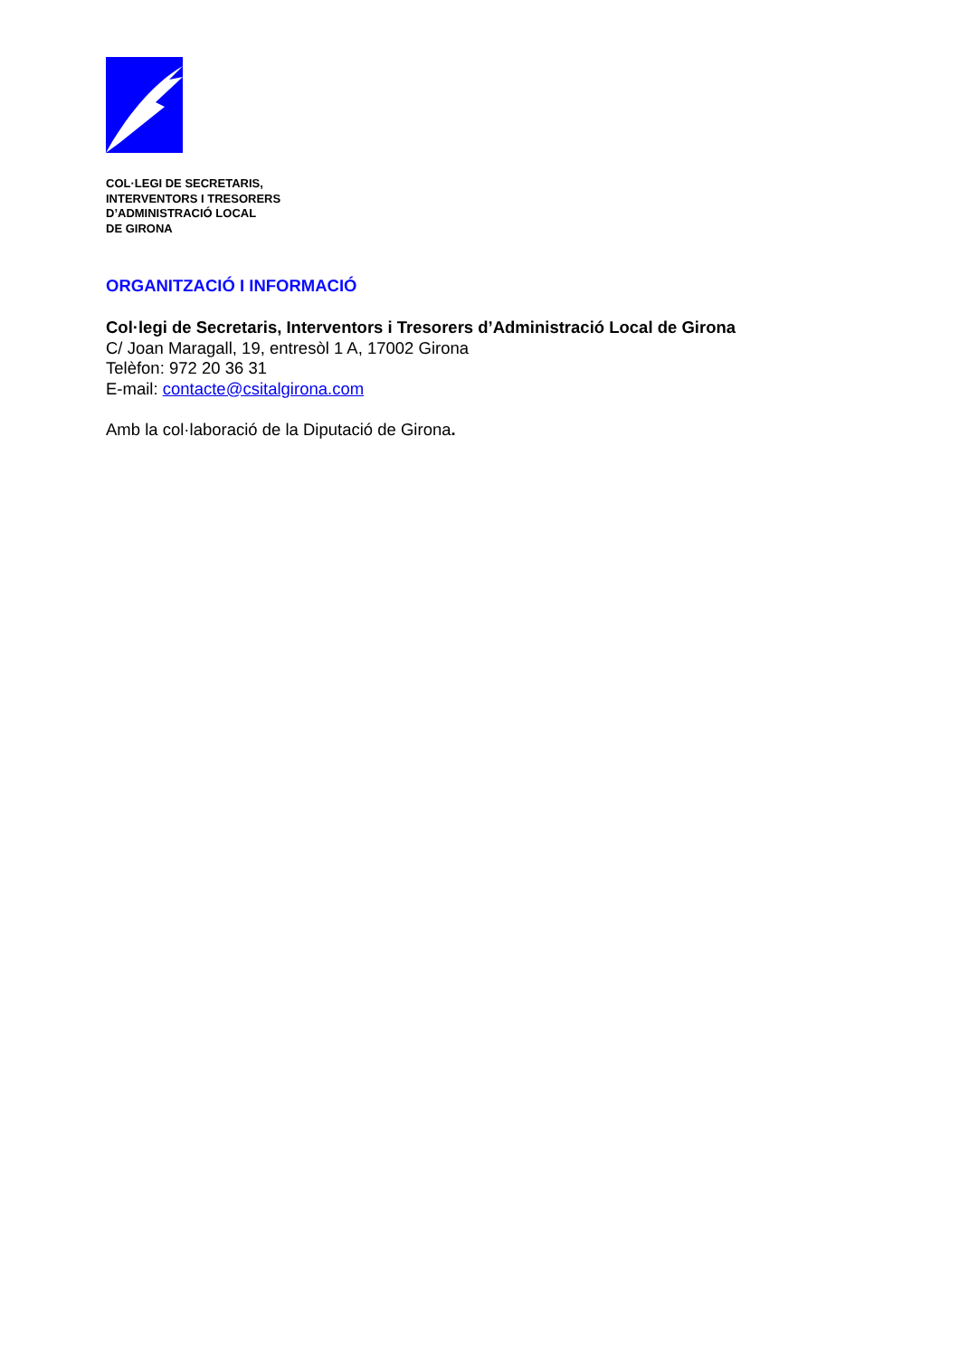COL·LEGI DE SECRETARIS,
INTERVENTORS I TRESORERS
D’ADMINISTRACIÓ LOCAL
DE GIRONA
ORGANITZACIÓ I INFORMACIÓ
Col·legi de Secretaris, Interventors i Tresorers d’Administració Local de Girona
C/ Joan Maragall, 19, entresòl 1 A, 17002 Girona
Telèfon: 972 20 36 31
E-mail: contacte@csitalgirona.com
Amb la col·laboració de la Diputació de Girona.